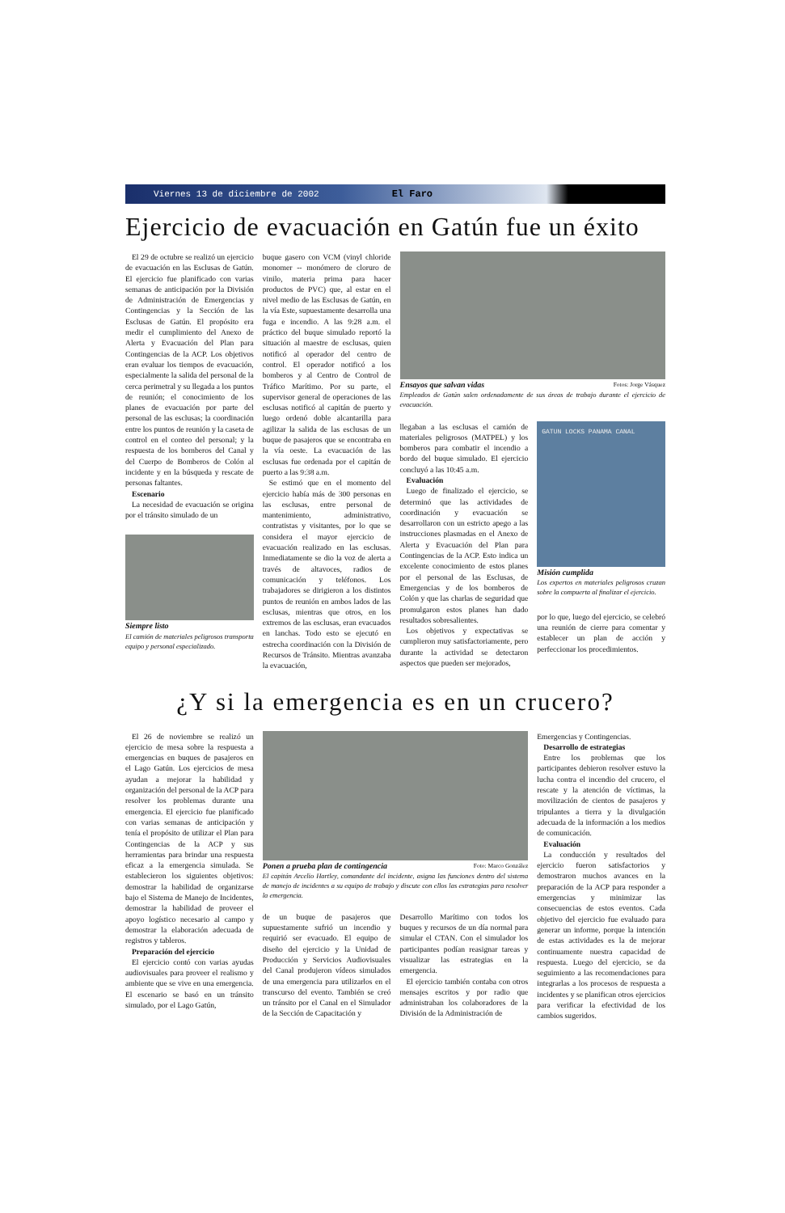Viernes 13 de diciembre de 2002 El Faro
Ejercicio de evacuación en Gatún fue un éxito
El 29 de octubre se realizó un ejercicio de evacuación en las Esclusas de Gatún. El ejercicio fue planificado con varias semanas de anticipación por la División de Administración de Emergencias y Contingencias y la Sección de las Esclusas de Gatún. El propósito era medir el cumplimiento del Anexo de Alerta y Evacuación del Plan para Contingencias de la ACP. Los objetivos eran evaluar los tiempos de evacuación, especialmente la salida del personal de la cerca perimetral y su llegada a los puntos de reunión; el conocimiento de los planes de evacuación por parte del personal de las esclusas; la coordinación entre los puntos de reunión y la caseta de control en el conteo del personal; y la respuesta de los bomberos del Canal y del Cuerpo de Bomberos de Colón al incidente y en la búsqueda y rescate de personas faltantes.
Escenario
La necesidad de evacuación se origina por el tránsito simulado de un
Siempre listo
El camión de materiales peligrosos transporta equipo y personal especializado.
buque gasero con VCM (vinyl chloride monomer -- monómero de cloruro de vinilo, materia prima para hacer productos de PVC) que, al estar en el nivel medio de las Esclusas de Gatún, en la vía Este, supuestamente desarrolla una fuga e incendio. A las 9:28 a.m. el práctico del buque simulado reportó la situación al maestre de esclusas, quien notificó al operador del centro de control. El operador notificó a los bomberos y al Centro de Control de Tráfico Marítimo. Por su parte, el supervisor general de operaciones de las esclusas notificó al capitán de puerto y luego ordenó doble alcantarilla para agilizar la salida de las esclusas de un buque de pasajeros que se encontraba en la vía oeste. La evacuación de las esclusas fue ordenada por el capitán de puerto a las 9:38 a.m.
Se estimó que en el momento del ejercicio había más de 300 personas en las esclusas, entre personal de mantenimiento, administrativo, contratistas y visitantes, por lo que se considera el mayor ejercicio de evacuación realizado en las esclusas. Inmediatamente se dio la voz de alerta a través de altavoces, radios de comunicación y teléfonos. Los trabajadores se dirigieron a los distintos puntos de reunión en ambos lados de las esclusas, mientras que otros, en los extremos de las esclusas, eran evacuados en lanchas. Todo esto se ejecutó en estrecha coordinación con la División de Recursos de Tránsito. Mientras avanzaba la evacuación,
Ensayos que salvan vidas Fotos: Jorge Vásquez
Empleados de Gatún salen ordenadamente de sus áreas de trabajo durante el ejercicio de evacuación.
llegaban a las esclusas el camión de materiales peligrosos (MATPEL) y los bomberos para combatir el incendio a bordo del buque simulado. El ejercicio concluyó a las 10:45 a.m.
Evaluación
Luego de finalizado el ejercicio, se determinó que las actividades de coordinación y evacuación se desarrollaron con un estricto apego a las instrucciones plasmadas en el Anexo de Alerta y Evacuación del Plan para Contingencias de la ACP. Esto indica un excelente conocimiento de estos planes por el personal de las Esclusas, de Emergencias y de los bomberos de Colón y que las charlas de seguridad que promulgaron estos planes han dado resultados sobresalientes.
Los objetivos y expectativas se cumplieron muy satisfactoriamente, pero durante la actividad se detectaron aspectos que pueden ser mejorados,
GATUN LOCKS PANAMA CANAL
Misión cumplida
Los expertos en materiales peligrosos cruzan sobre la compuerta al finalizar el ejercicio.
por lo que, luego del ejercicio, se celebró una reunión de cierre para comentar y establecer un plan de acción y perfeccionar los procedimientos.
¿Y si la emergencia es en un crucero?
El 26 de noviembre se realizó un ejercicio de mesa sobre la respuesta a emergencias en buques de pasajeros en el Lago Gatún. Los ejercicios de mesa ayudan a mejorar la habilidad y organización del personal de la ACP para resolver los problemas durante una emergencia. El ejercicio fue planificado con varias semanas de anticipación y tenía el propósito de utilizar el Plan para Contingencias de la ACP y sus herramientas para brindar una respuesta eficaz a la emergencia simulada. Se establecieron los siguientes objetivos: demostrar la habilidad de organizarse bajo el Sistema de Manejo de Incidentes, demostrar la habilidad de proveer el apoyo logístico necesario al campo y demostrar la elaboración adecuada de registros y tableros.
Preparación del ejercicio
El ejercicio contó con varias ayudas audiovisuales para proveer el realismo y ambiente que se vive en una emergencia. El escenario se basó en un tránsito simulado, por el Lago Gatún,
Ponen a prueba plan de contingencia Foto: Marco González
El capitán Arcelio Hartley, comandante del incidente, asigna las funciones dentro del sistema de manejo de incidentes a su equipo de trabajo y discute con ellos las estrategias para resolver la emergencia.
de un buque de pasajeros que supuestamente sufrió un incendio y requirió ser evacuado. El equipo de diseño del ejercicio y la Unidad de Producción y Servicios Audiovisuales del Canal produjeron vídeos simulados de una emergencia para utilizarlos en el transcurso del evento. También se creó un tránsito por el Canal en el Simulador de la Sección de Capacitación y
Desarrollo Marítimo con todos los buques y recursos de un día normal para simular el CTAN. Con el simulador los participantes podían reasignar tareas y visualizar las estrategias en la emergencia.
El ejercicio también contaba con otros mensajes escritos y por radio que administraban los colaboradores de la División de la Administración de
Emergencias y Contingencias.
Desarrollo de estrategias
Entre los problemas que los participantes debieron resolver estuvo la lucha contra el incendio del crucero, el rescate y la atención de víctimas, la movilización de cientos de pasajeros y tripulantes a tierra y la divulgación adecuada de la información a los medios de comunicación.
Evaluación
La conducción y resultados del ejercicio fueron satisfactorios y demostraron muchos avances en la preparación de la ACP para responder a emergencias y minimizar las consecuencias de estos eventos. Cada objetivo del ejercicio fue evaluado para generar un informe, porque la intención de estas actividades es la de mejorar continuamente nuestra capacidad de respuesta. Luego del ejercicio, se da seguimiento a las recomendaciones para integrarlas a los procesos de respuesta a incidentes y se planifican otros ejercicios para verificar la efectividad de los cambios sugeridos.